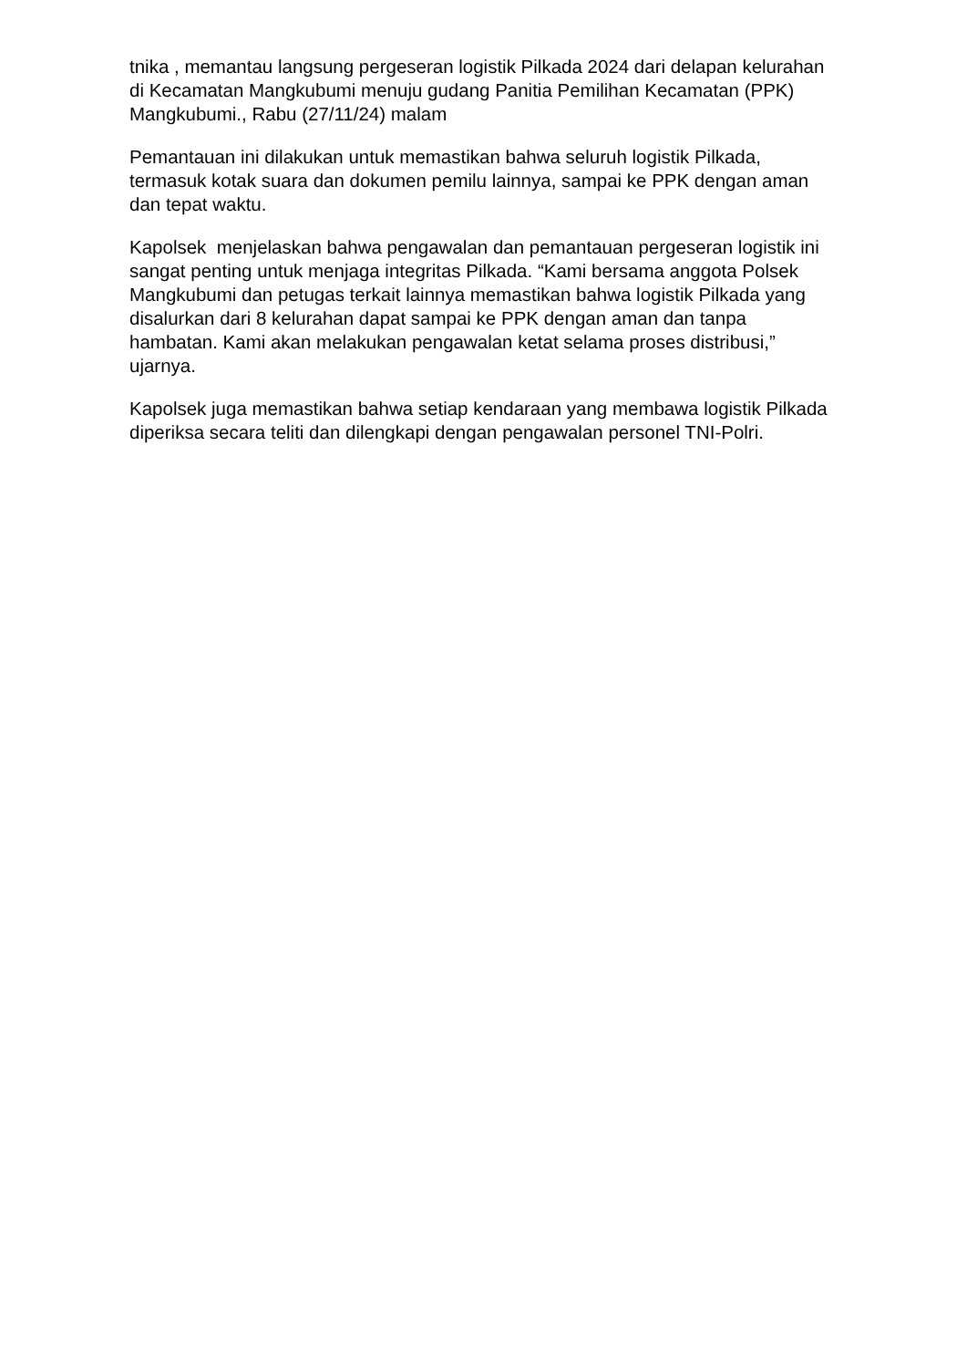tnika , memantau langsung pergeseran logistik Pilkada 2024 dari delapan kelurahan di Kecamatan Mangkubumi menuju gudang Panitia Pemilihan Kecamatan (PPK) Mangkubumi., Rabu (27/11/24) malam
Pemantauan ini dilakukan untuk memastikan bahwa seluruh logistik Pilkada, termasuk kotak suara dan dokumen pemilu lainnya, sampai ke PPK dengan aman dan tepat waktu.
Kapolsek menjelaskan bahwa pengawalan dan pemantauan pergeseran logistik ini sangat penting untuk menjaga integritas Pilkada. “Kami bersama anggota Polsek Mangkubumi dan petugas terkait lainnya memastikan bahwa logistik Pilkada yang disalurkan dari 8 kelurahan dapat sampai ke PPK dengan aman dan tanpa hambatan. Kami akan melakukan pengawalan ketat selama proses distribusi,” ujarnya.
Kapolsek juga memastikan bahwa setiap kendaraan yang membawa logistik Pilkada diperiksa secara teliti dan dilengkapi dengan pengawalan personel TNI-Polri.